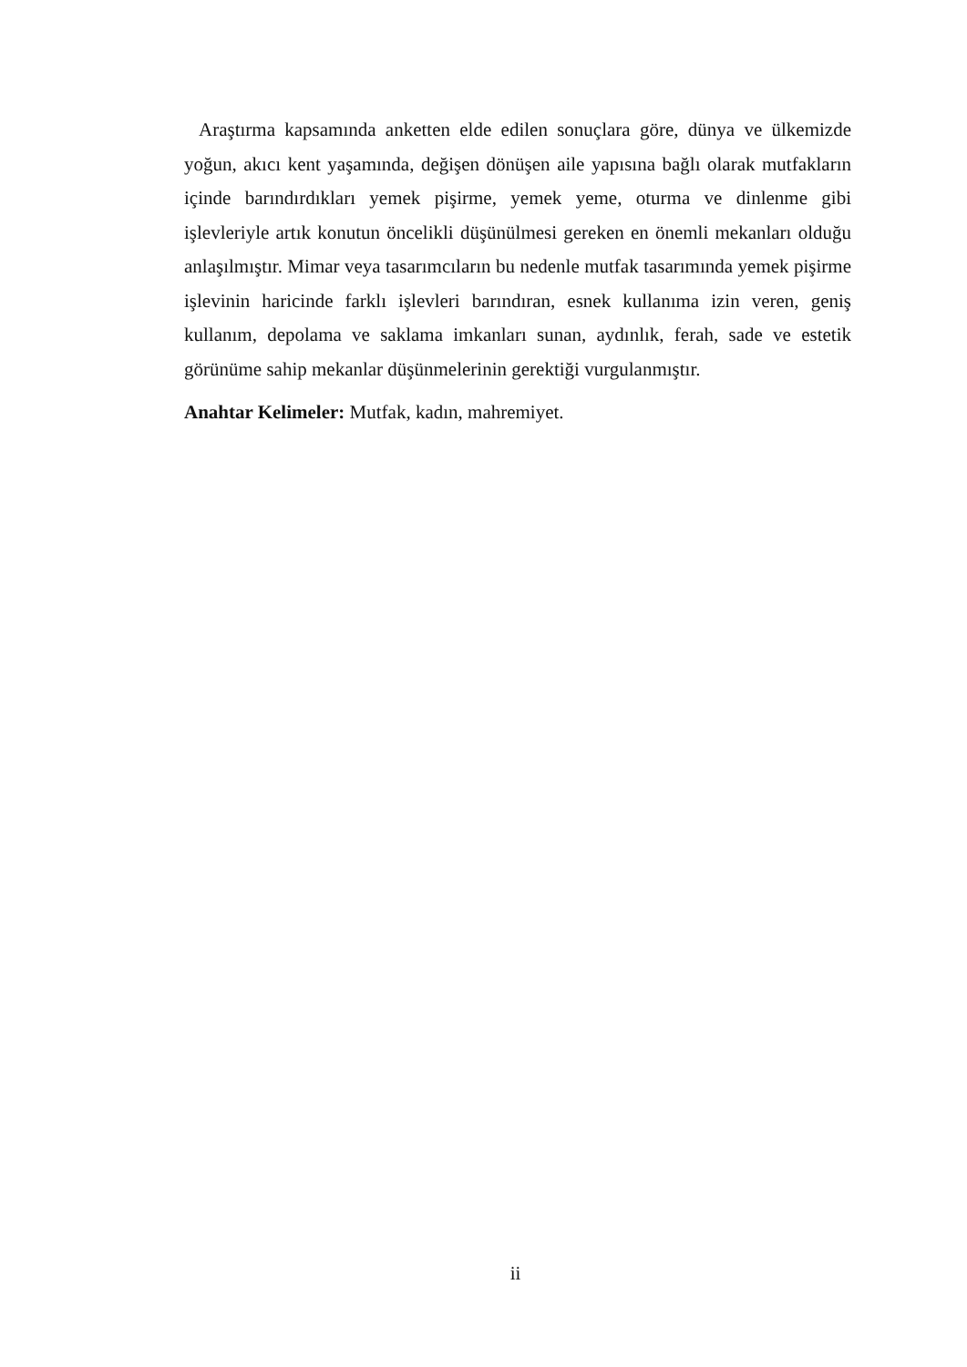Araştırma kapsamında anketten elde edilen sonuçlara göre, dünya ve ülkemizde yoğun, akıcı kent yaşamında, değişen dönüşen aile yapısına bağlı olarak mutfakların içinde barındırdıkları yemek pişirme, yemek yeme, oturma ve dinlenme gibi işlevleriyle artık konutun öncelikli düşünülmesi gereken en önemli mekanları olduğu anlaşılmıştır. Mimar veya tasarımcıların bu nedenle mutfak tasarımında yemek pişirme işlevinin haricinde farklı işlevleri barındıran, esnek kullanıma izin veren, geniş kullanım, depolama ve saklama imkanları sunan, aydınlık, ferah, sade ve estetik görünüme sahip mekanlar düşünmelerinin gerektiği vurgulanmıştır.
Anahtar Kelimeler: Mutfak, kadın, mahremiyet.
ii